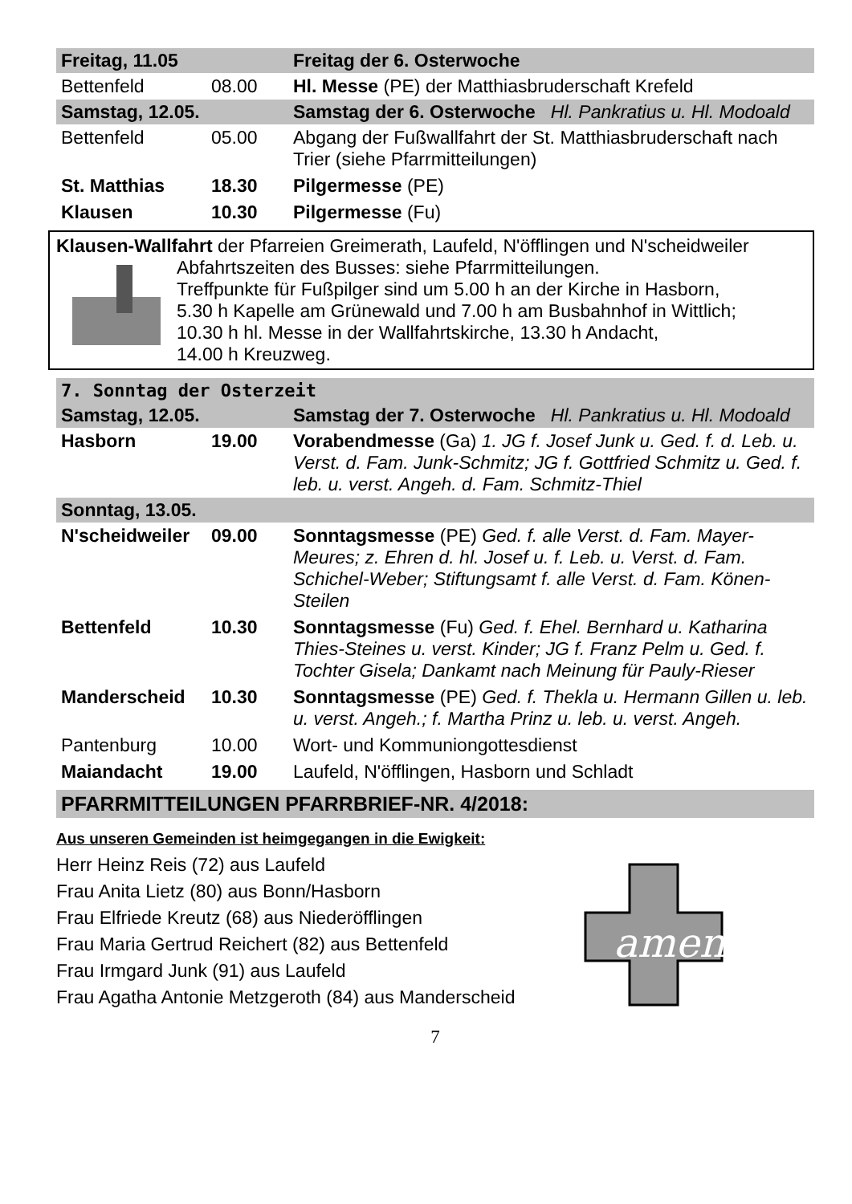| Freitag, 11.05 | | Freitag der 6. Osterwoche |
| Bettenfeld | 08.00 | Hl. Messe (PE) der Matthiasbruderschaft Krefeld |
| Samstag, 12.05. | | Samstag der 6. Osterwoche Hl. Pankratius u. Hl. Modoald |
| Bettenfeld | 05.00 | Abgang der Fußwallfahrt der St. Matthiasbruderschaft nach Trier (siehe Pfarrmitteilungen) |
| St. Matthias | 18.30 | Pilgermesse (PE) |
| Klausen | 10.30 | Pilgermesse (Fu) |
Klausen-Wallfahrt der Pfarreien Greimerath, Laufeld, N'öfflingen und N'scheidweiler
Abfahrtszeiten des Busses: siehe Pfarrmitteilungen.
Treffpunkte für Fußpilger sind um 5.00 h an der Kirche in Hasborn,
5.30 h Kapelle am Grünewald und 7.00 h am Busbahnhof in Wittlich;
10.30 h hl. Messe in der Wallfahrtskirche, 13.30 h Andacht,
14.00 h Kreuzweg.
7. Sonntag der Osterzeit
| Samstag, 12.05. | | Samstag der 7. Osterwoche Hl. Pankratius u. Hl. Modoald |
| Hasborn | 19.00 | Vorabendmesse (Ga) 1. JG f. Josef Junk u. Ged. f. d. Leb. u. Verst. d. Fam. Junk-Schmitz; JG f. Gottfried Schmitz u. Ged. f. leb. u. verst. Angeh. d. Fam. Schmitz-Thiel |
| Sonntag, 13.05. | | |
| N'scheidweiler | 09.00 | Sonntagsmesse (PE) Ged. f. alle Verst. d. Fam. Mayer-Meures; z. Ehren d. hl. Josef u. f. Leb. u. Verst. d. Fam. Schichel-Weber; Stiftungsamt f. alle Verst. d. Fam. Könen-Steilen |
| Bettenfeld | 10.30 | Sonntagsmesse (Fu) Ged. f. Ehel. Bernhard u. Katharina Thies-Steines u. verst. Kinder; JG f. Franz Pelm u. Ged. f. Tochter Gisela; Dankamt nach Meinung für Pauly-Rieser |
| Manderscheid | 10.30 | Sonntagsmesse (PE) Ged. f. Thekla u. Hermann Gillen u. leb. u. verst. Angeh.; f. Martha Prinz u. leb. u. verst. Angeh. |
| Pantenburg | 10.00 | Wort- und Kommuniongottesdienst |
| Maiandacht | 19.00 | Laufeld, N'öfflingen, Hasborn und Schladt |
PFARRMITTEILUNGEN PFARRBRIEF-NR. 4/2018:
Aus unseren Gemeinden ist heimgegangen in die Ewigkeit:
Herr Heinz Reis (72) aus Laufeld
Frau Anita Lietz (80) aus Bonn/Hasborn
Frau Elfriede Kreutz (68) aus Niederöfflingen
Frau Maria Gertrud Reichert (82) aus Bettenfeld
Frau Irmgard Junk (91) aus Laufeld
Frau Agatha Antonie Metzgeroth (84) aus Manderscheid
amen
7